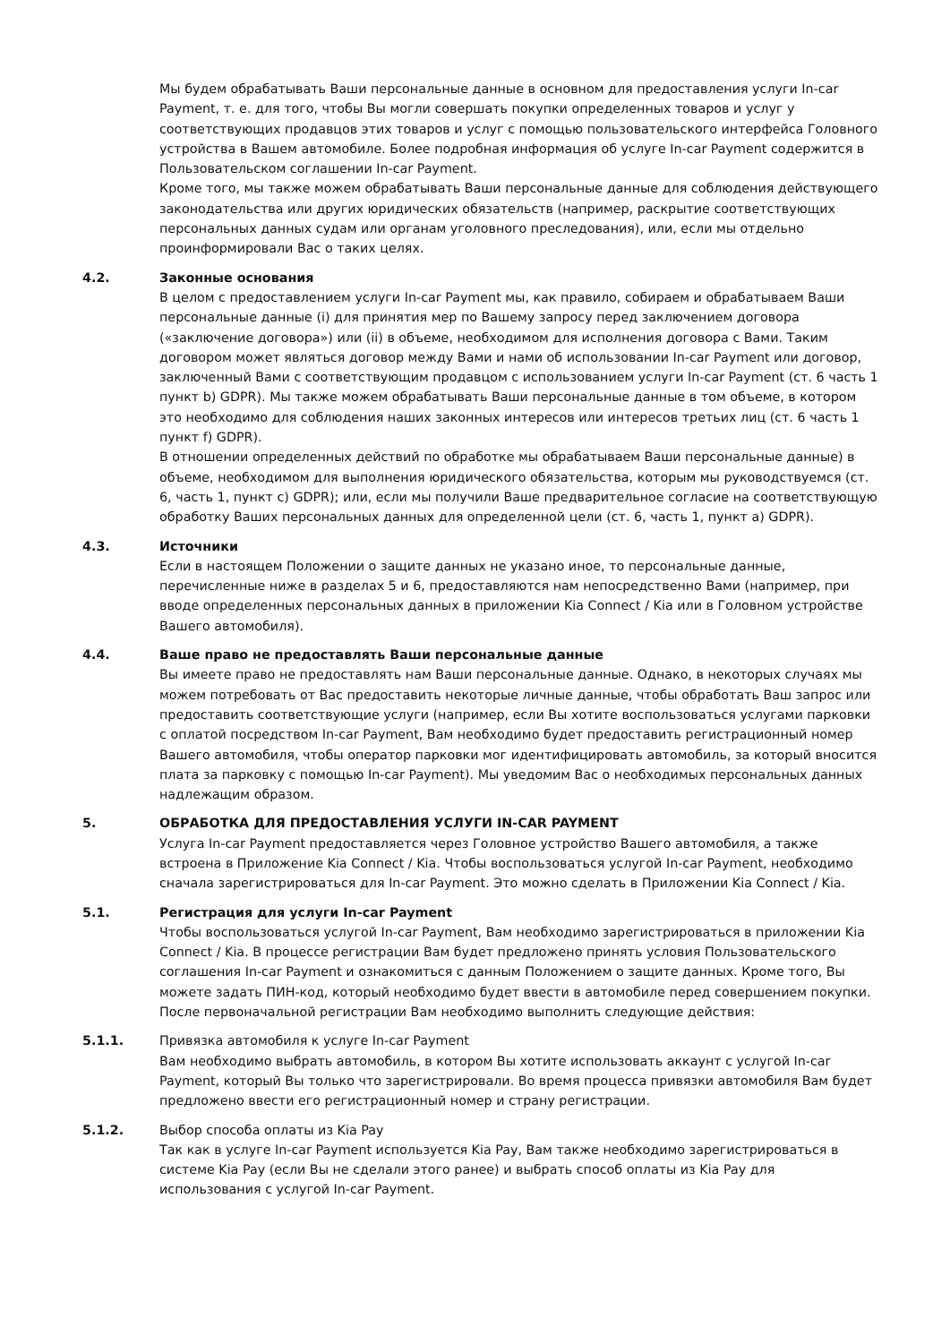Мы будем обрабатывать Ваши персональные данные в основном для предоставления услуги In-car Payment, т. е. для того, чтобы Вы могли совершать покупки определенных товаров и услуг у соответствующих продавцов этих товаров и услуг с помощью пользовательского интерфейса Головного устройства в Вашем автомобиле. Более подробная информация об услуге In-car Payment содержится в Пользовательском соглашении In-car Payment.
Кроме того, мы также можем обрабатывать Ваши персональные данные для соблюдения действующего законодательства или других юридических обязательств (например, раскрытие соответствующих персональных данных судам или органам уголовного преследования), или, если мы отдельно проинформировали Вас о таких целях.
4.2. Законные основания
В целом с предоставлением услуги In-car Payment мы, как правило, собираем и обрабатываем Ваши персональные данные (i) для принятия мер по Вашему запросу перед заключением договора («заключение договора») или (ii) в объеме, необходимом для исполнения договора с Вами. Таким договором может являться договор между Вами и нами об использовании In-car Payment или договор, заключенный Вами с соответствующим продавцом с использованием услуги In-car Payment (ст. 6 часть 1 пункт b) GDPR). Мы также можем обрабатывать Ваши персональные данные в том объеме, в котором это необходимо для соблюдения наших законных интересов или интересов третьих лиц (ст. 6 часть 1 пункт f) GDPR).
В отношении определенных действий по обработке мы обрабатываем Ваши персональные данные) в объеме, необходимом для выполнения юридического обязательства, которым мы руководствуемся (ст. 6, часть 1, пункт c) GDPR); или, если мы получили Ваше предварительное согласие на соответствующую обработку Ваших персональных данных для определенной цели (ст. 6, часть 1, пункт a) GDPR).
4.3. Источники
Если в настоящем Положении о защите данных не указано иное, то персональные данные, перечисленные ниже в разделах 5 и 6, предоставляются нам непосредственно Вами (например, при вводе определенных персональных данных в приложении Kia Connect / Kia или в Головном устройстве Вашего автомобиля).
4.4. Ваше право не предоставлять Ваши персональные данные
Вы имеете право не предоставлять нам Ваши персональные данные. Однако, в некоторых случаях мы можем потребовать от Вас предоставить некоторые личные данные, чтобы обработать Ваш запрос или предоставить соответствующие услуги (например, если Вы хотите воспользоваться услугами парковки с оплатой посредством In-car Payment, Вам необходимо будет предоставить регистрационный номер Вашего автомобиля, чтобы оператор парковки мог идентифицировать автомобиль, за который вносится плата за парковку с помощью In-car Payment). Мы уведомим Вас о необходимых персональных данных надлежащим образом.
5. ОБРАБОТКА ДЛЯ ПРЕДОСТАВЛЕНИЯ УСЛУГИ IN-CAR PAYMENT
Услуга In-car Payment предоставляется через Головное устройство Вашего автомобиля, а также встроена в Приложение Kia Connect / Kia. Чтобы воспользоваться услугой In-car Payment, необходимо сначала зарегистрироваться для In-car Payment. Это можно сделать в Приложении Kia Connect / Kia.
5.1. Регистрация для услуги In-car Payment
Чтобы воспользоваться услугой In-car Payment, Вам необходимо зарегистрироваться в приложении Kia Connect / Kia. В процессе регистрации Вам будет предложено принять условия Пользовательского соглашения In-car Payment и ознакомиться с данным Положением о защите данных. Кроме того, Вы можете задать ПИН-код, который необходимо будет ввести в автомобиле перед совершением покупки.
После первоначальной регистрации Вам необходимо выполнить следующие действия:
5.1.1. Привязка автомобиля к услуге In-car Payment
Вам необходимо выбрать автомобиль, в котором Вы хотите использовать аккаунт с услугой In-car Payment, который Вы только что зарегистрировали. Во время процесса привязки автомобиля Вам будет предложено ввести его регистрационный номер и страну регистрации.
5.1.2. Выбор способа оплаты из Kia Pay
Так как в услуге In-car Payment используется Kia Pay, Вам также необходимо зарегистрироваться в системе Kia Pay (если Вы не сделали этого ранее) и выбрать способ оплаты из Kia Pay для использования с услугой In-car Payment.